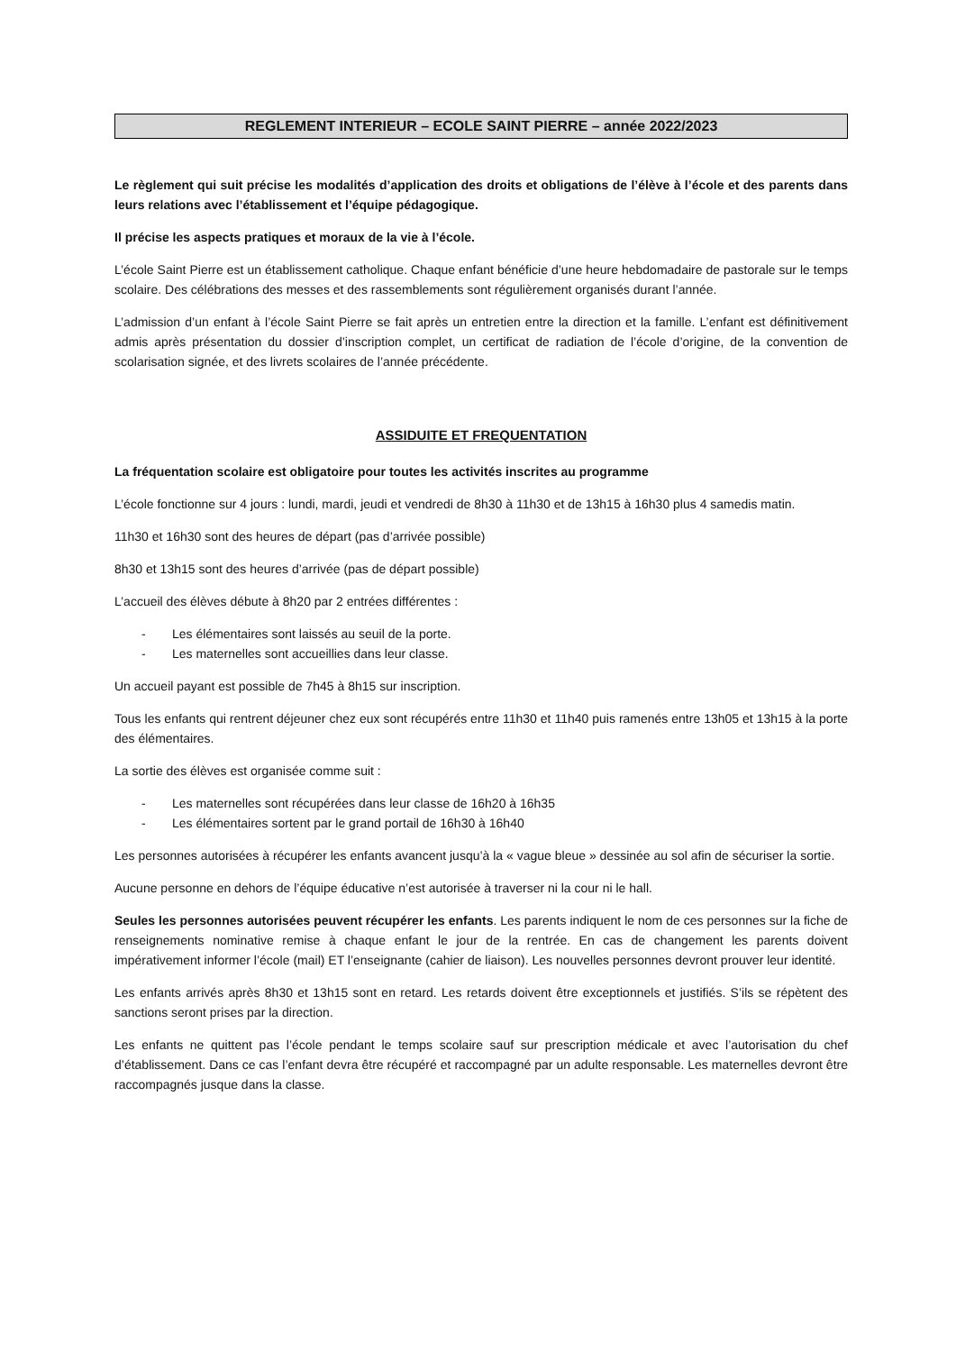REGLEMENT INTERIEUR – ECOLE SAINT PIERRE – année 2022/2023
Le règlement qui suit précise les modalités d’application des droits et obligations de l’élève à l’école et des parents dans leurs relations avec l’établissement et l’équipe pédagogique.
Il précise les aspects pratiques et moraux de la vie à l’école.
L’école Saint Pierre est un établissement catholique. Chaque enfant bénéficie d’une heure hebdomadaire de pastorale sur le temps scolaire. Des célébrations des messes et des rassemblements sont régulièrement organisés durant l’année.
L’admission d’un enfant à l’école Saint Pierre se fait après un entretien entre la direction et la famille. L’enfant est définitivement admis après présentation du dossier d’inscription complet, un certificat de radiation de l’école d’origine, de la convention de scolarisation signée, et des livrets scolaires de l’année précédente.
ASSIDUITE ET FREQUENTATION
La fréquentation scolaire est obligatoire pour toutes les activités inscrites au programme
L’école fonctionne sur 4 jours : lundi, mardi, jeudi et vendredi de 8h30 à 11h30 et de 13h15 à 16h30 plus 4 samedis matin.
11h30 et 16h30 sont des heures de départ (pas d’arrivée possible)
8h30 et 13h15 sont des heures d’arrivée (pas de départ possible)
L’accueil des élèves débute à 8h20 par 2 entrées différentes :
- Les élémentaires sont laissés au seuil de la porte.
- Les maternelles sont accueillies dans leur classe.
Un accueil payant est possible de 7h45 à 8h15 sur inscription.
Tous les enfants qui rentrent déjeuner chez eux sont récupérés entre 11h30 et 11h40 puis ramenés entre 13h05 et 13h15 à la porte des élémentaires.
La sortie des élèves est organisée comme suit :
- Les maternelles sont récupérées dans leur classe de 16h20 à 16h35
- Les élémentaires sortent par le grand portail de 16h30 à 16h40
Les personnes autorisées à récupérer les enfants avancent jusqu’à la « vague bleue » dessinée au sol afin de sécuriser la sortie.
Aucune personne en dehors de l’équipe éducative n’est autorisée à traverser ni la cour ni le hall.
Seules les personnes autorisées peuvent récupérer les enfants. Les parents indiquent le nom de ces personnes sur la fiche de renseignements nominative remise à chaque enfant le jour de la rentrée. En cas de changement les parents doivent impérativement informer l’école (mail) ET l’enseignante (cahier de liaison). Les nouvelles personnes devront prouver leur identité.
Les enfants arrivés après 8h30 et 13h15 sont en retard. Les retards doivent être exceptionnels et justifiés. S’ils se répètent des sanctions seront prises par la direction.
Les enfants ne quittent pas l’école pendant le temps scolaire sauf sur prescription médicale et avec l’autorisation du chef d’établissement. Dans ce cas l’enfant devra être récupéré et raccompagné par un adulte responsable. Les maternelles devront être raccompagnés jusque dans la classe.